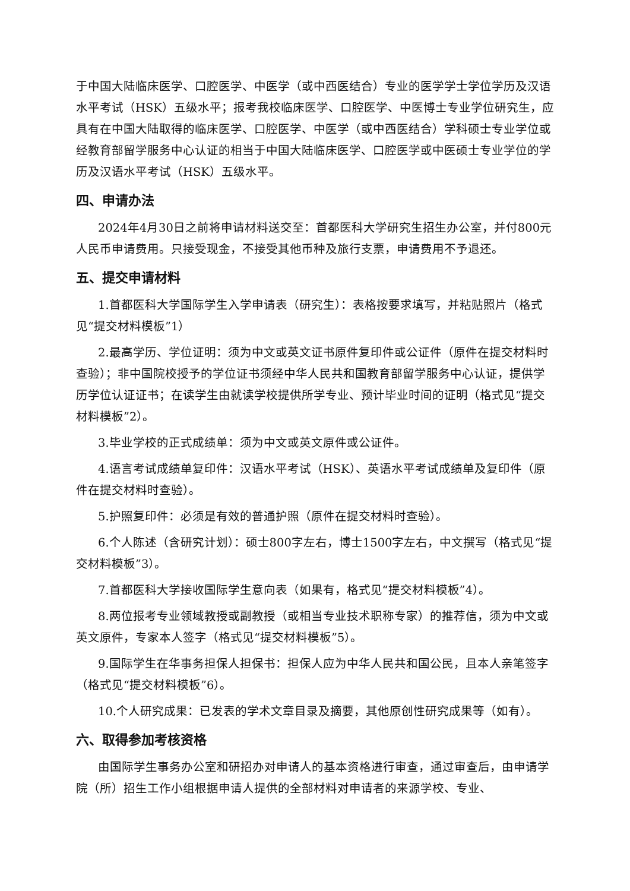于中国大陆临床医学、口腔医学、中医学（或中西医结合）专业的医学学士学位学历及汉语水平考试（HSK）五级水平；报考我校临床医学、口腔医学、中医博士专业学位研究生，应具有在中国大陆取得的临床医学、口腔医学、中医学（或中西医结合）学科硕士专业学位或经教育部留学服务中心认证的相当于中国大陆临床医学、口腔医学或中医硕士专业学位的学历及汉语水平考试（HSK）五级水平。
四、申请办法
2024年4月30日之前将申请材料送交至：首都医科大学研究生招生办公室，并付800元人民币申请费用。只接受现金，不接受其他币种及旅行支票，申请费用不予退还。
五、提交申请材料
1.首都医科大学国际学生入学申请表（研究生）：表格按要求填写，并粘贴照片（格式见“提交材料模板”1）
2.最高学历、学位证明：须为中文或英文证书原件复印件或公证件（原件在提交材料时查验）；非中国院校授予的学位证书须经中华人民共和国教育部留学服务中心认证，提供学历学位认证证书；在读学生由就读学校提供所学专业、预计毕业时间的证明（格式见“提交材料模板”2）。
3.毕业学校的正式成绩单：须为中文或英文原件或公证件。
4.语言考试成绩单复印件：汉语水平考试（HSK）、英语水平考试成绩单及复印件（原件在提交材料时查验）。
5.护照复印件：必须是有效的普通护照（原件在提交材料时查验）。
6.个人陈述（含研究计划）：硕士800字左右，博士1500字左右，中文撰写（格式见“提交材料模板”3）。
7.首都医科大学接收国际学生意向表（如果有，格式见“提交材料模板”4）。
8.两位报考专业领域教授或副教授（或相当专业技术职称专家）的推荐信，须为中文或英文原件，专家本人签字（格式见“提交材料模板”5）。
9.国际学生在华事务担保人担保书：担保人应为中华人民共和国公民，且本人亲笔签字（格式见“提交材料模板”6）。
10.个人研究成果：已发表的学术文章目录及摘要，其他原创性研究成果等（如有）。
六、取得参加考核资格
由国际学生事务办公室和研招办对申请人的基本资格进行审查，通过审查后，由申请学院（所）招生工作小组根据申请人提供的全部材料对申请者的来源学校、专业、